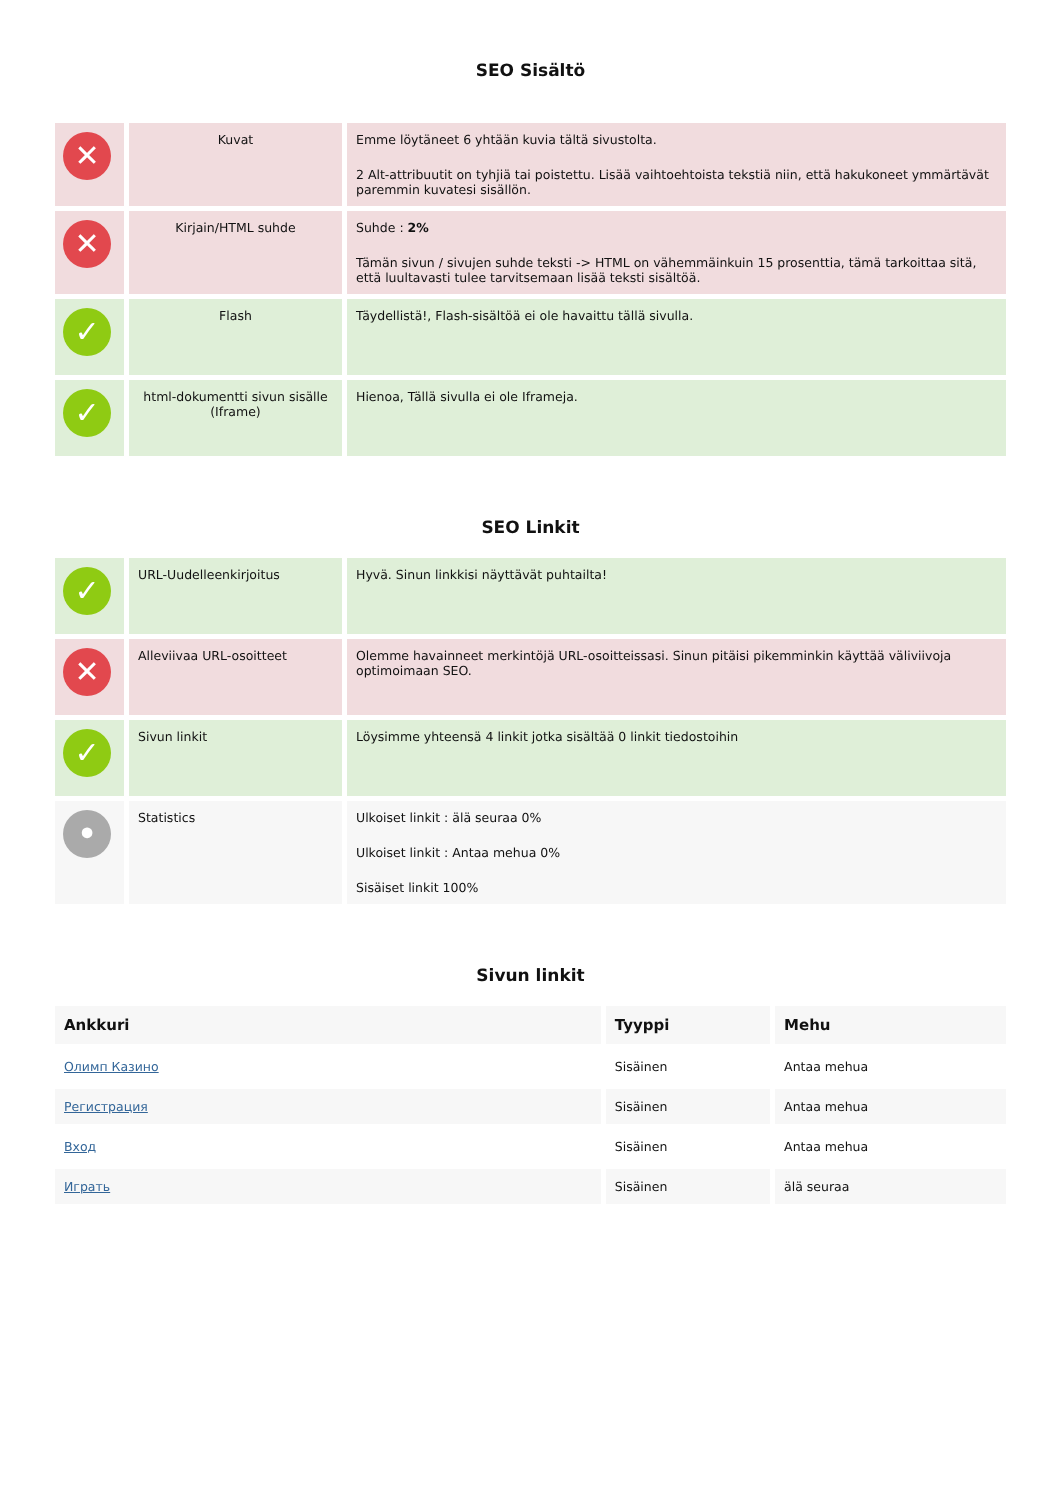SEO Sisältö
| ✕ | Kuvat | Emme löytäneet 6 yhtään kuvia tältä sivustolta. 2 Alt-attribuutit on tyhjiä tai poistettu. Lisää vaihtoehtoista tekstiä niin, että hakukoneet ymmärtävät paremmin kuvatesi sisällön. |
| ✕ | Kirjain/HTML suhde | Suhde : 2% Tämän sivun / sivujen suhde teksti -> HTML on vähemmäinkuin 15 prosenttia, tämä tarkoittaa sitä, että luultavasti tulee tarvitsemaan lisää teksti sisältöä. |
| ✓ | Flash | Täydellistä!, Flash-sisältöä ei ole havaittu tällä sivulla. |
| ✓ | html-dokumentti sivun sisälle (Iframe) | Hienoa, Tällä sivulla ei ole Iframeja. |
SEO Linkit
| ✓ | URL-Uudelleenkirjoitus | Hyvä. Sinun linkkisi näyttävät puhtailta! |
| ✕ | Alleviivaa URL-osoitteet | Olemme havainneet merkintöjä URL-osoitteissasi. Sinun pitäisi pikemminkin käyttää väliviivoja optimoimaan SEO. |
| ✓ | Sivun linkit | Löysimme yhteensä 4 linkit jotka sisältää 0 linkit tiedostoihin |
| • | Statistics | Ulkoiset linkit : älä seuraa 0% Ulkoiset linkit : Antaa mehua 0% Sisäiset linkit 100% |
Sivun linkit
| Ankkuri | Tyyppi | Mehu |
| --- | --- | --- |
| Олимп Казино | Sisäinen | Antaa mehua |
| Регистрация | Sisäinen | Antaa mehua |
| Вход | Sisäinen | Antaa mehua |
| Играть | Sisäinen | älä seuraa |